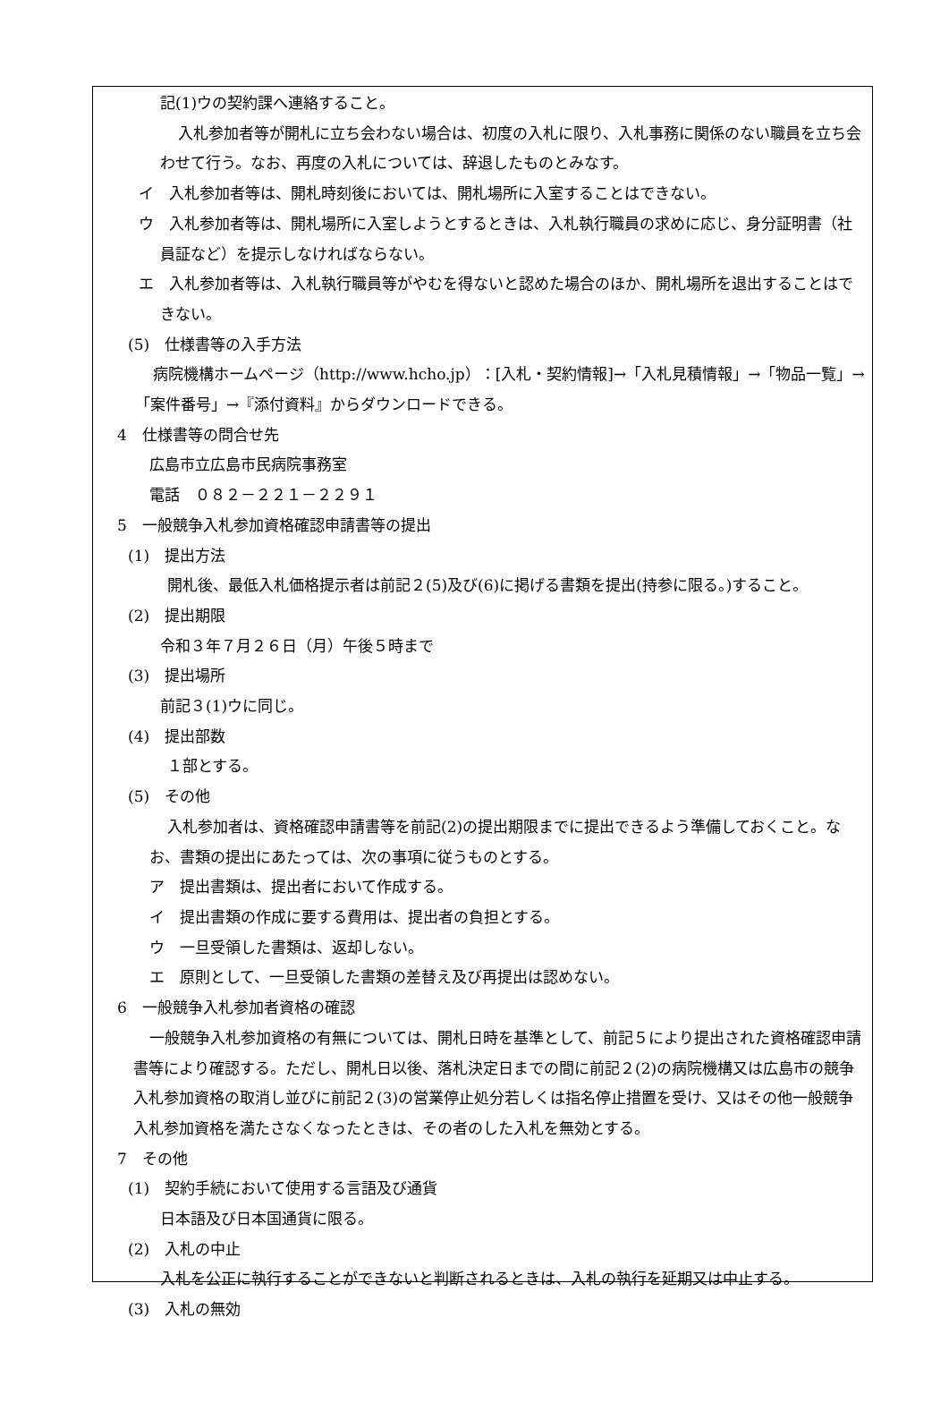記(1)ウの契約課へ連絡すること。
入札参加者等が開札に立ち会わない場合は、初度の入札に限り、入札事務に関係のない職員を立ち会わせて行う。なお、再度の入札については、辞退したものとみなす。
イ　入札参加者等は、開札時刻後においては、開札場所に入室することはできない。
ウ　入札参加者等は、開札場所に入室しようとするときは、入札執行職員の求めに応じ、身分証明書（社員証など）を提示しなければならない。
エ　入札参加者等は、入札執行職員等がやむを得ないと認めた場合のほか、開札場所を退出することはできない。
(5)　仕様書等の入手方法
病院機構ホームページ（http://www.hcho.jp）：[入札・契約情報]→「入札見積情報」→「物品一覧」→「案件番号」→『添付資料』からダウンロードできる。
4　仕様書等の問合せ先
広島市立広島市民病院事務室
電話　０８２－２２１－２２９１
5　一般競争入札参加資格確認申請書等の提出
(1)　提出方法
開札後、最低入札価格提示者は前記２(5)及び(6)に掲げる書類を提出(持参に限る。)すること。
(2)　提出期限
令和３年７月２６日（月）午後５時まで
(3)　提出場所
前記３(1)ウに同じ。
(4)　提出部数
１部とする。
(5)　その他
入札参加者は、資格確認申請書等を前記(2)の提出期限までに提出できるよう準備しておくこと。なお、書類の提出にあたっては、次の事項に従うものとする。
ア　提出書類は、提出者において作成する。
イ　提出書類の作成に要する費用は、提出者の負担とする。
ウ　一旦受領した書類は、返却しない。
エ　原則として、一旦受領した書類の差替え及び再提出は認めない。
6　一般競争入札参加者資格の確認
一般競争入札参加資格の有無については、開札日時を基準として、前記５により提出された資格確認申請書等により確認する。ただし、開札日以後、落札決定日までの間に前記２(2)の病院機構又は広島市の競争入札参加資格の取消し並びに前記２(3)の営業停止処分若しくは指名停止措置を受け、又はその他一般競争入札参加資格を満たさなくなったときは、その者のした入札を無効とする。
7　その他
(1)　契約手続において使用する言語及び通貨
日本語及び日本国通貨に限る。
(2)　入札の中止
入札を公正に執行することができないと判断されるときは、入札の執行を延期又は中止する。
(3)　入札の無効